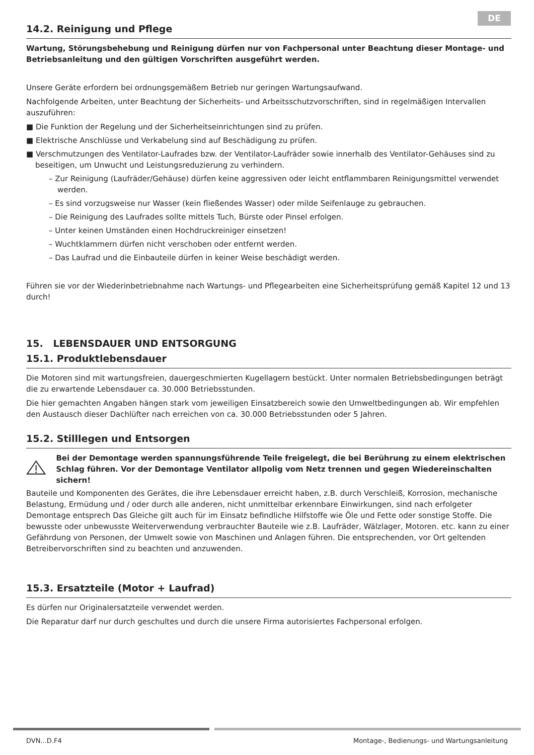DE
14.2. Reinigung und Pflege
Wartung, Störungsbehebung und Reinigung dürfen nur von Fachpersonal unter Beachtung dieser Montage- und Betriebsanleitung und den gültigen Vorschriften ausgeführt werden.
Unsere Geräte erfordern bei ordnungsgemäßem Betrieb nur geringen Wartungsaufwand.
Nachfolgende Arbeiten, unter Beachtung der Sicherheits- und Arbeitsschutzvorschriften, sind in regelmäßigen Intervallen auszuführen:
■ Die Funktion der Regelung und der Sicherheitseinrichtungen sind zu prüfen.
■ Elektrische Anschlüsse und Verkabelung sind auf Beschädigung zu prüfen.
■ Verschmutzungen des Ventilator-Laufrades bzw. der Ventilator-Laufräder sowie innerhalb des Ventilator-Gehäuses sind zu beseitigen, um Unwucht und Leistungsreduzierung zu verhindern.
– Zur Reinigung (Laufräder/Gehäuse) dürfen keine aggressiven oder leicht entflammbaren Reinigungsmittel verwendet werden.
– Es sind vorzugsweise nur Wasser (kein fließendes Wasser) oder milde Seifenlauge zu gebrauchen.
– Die Reinigung des Laufrades sollte mittels Tuch, Bürste oder Pinsel erfolgen.
– Unter keinen Umständen einen Hochdruckreiniger einsetzen!
– Wuchtklammern dürfen nicht verschoben oder entfernt werden.
– Das Laufrad und die Einbauteile dürfen in keiner Weise beschädigt werden.
Führen sie vor der Wiederinbetriebnahme nach Wartungs- und Pflegearbeiten eine Sicherheitsprüfung gemäß Kapitel 12 und 13 durch!
15. LEBENSDAUER UND ENTSORGUNG
15.1. Produktlebensdauer
Die Motoren sind mit wartungsfreien, dauergeschmierten Kugellagern bestückt. Unter normalen Betriebsbedingungen beträgt die zu erwartende Lebensdauer ca. 30.000 Betriebsstunden.
Die hier gemachten Angaben hängen stark vom jeweiligen Einsatzbereich sowie den Umweltbedingungen ab. Wir empfehlen den Austausch dieser Dachlüfter nach erreichen von ca. 30.000 Betriebsstunden oder 5 Jahren.
15.2. Stilllegen und Entsorgen
Bei der Demontage werden spannungsführende Teile freigelegt, die bei Berührung zu einem elektrischen Schlag führen. Vor der Demontage Ventilator allpolig vom Netz trennen und gegen Wiedereinschalten sichern!
Bauteile und Komponenten des Gerätes, die ihre Lebensdauer erreicht haben, z.B. durch Verschleiß, Korrosion, mechanische Belastung, Ermüdung und / oder durch alle anderen, nicht unmittelbar erkennbare Einwirkungen, sind nach erfolgeter Demontage entsprech Das Gleiche gilt auch für im Einsatz befindliche Hilfstoffe wie Öle und Fette oder sonstige Stoffe. Die bewusste oder unbewusste Weiterverwendung verbrauchter Bauteile wie z.B. Laufräder, Wälzlager, Motoren. etc. kann zu einer Gefährdung von Personen, der Umwelt sowie von Maschinen und Anlagen führen. Die entsprechenden, vor Ort geltenden Betreibervorschriften sind zu beachten und anzuwenden.
15.3. Ersatzteile (Motor + Laufrad)
Es dürfen nur Originalersatzteile verwendet werden.
Die Reparatur darf nur durch geschultes und durch die unsere Firma autorisiertes Fachpersonal erfolgen.
DVN...D.F4 Montage-, Bedienungs- und Wartungsanleitung